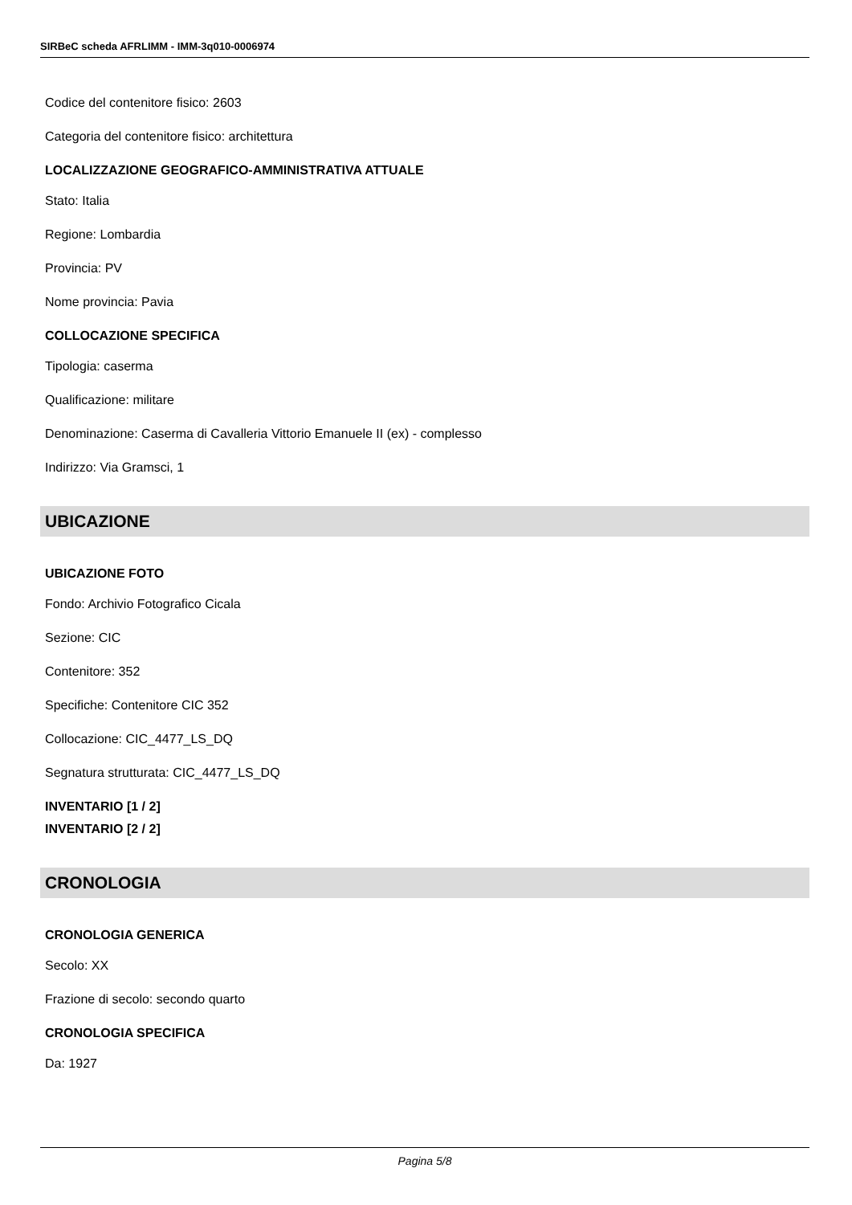SIRBeC scheda AFRLIMM - IMM-3q010-0006974
Codice del contenitore fisico: 2603
Categoria del contenitore fisico: architettura
LOCALIZZAZIONE GEOGRAFICO-AMMINISTRATIVA ATTUALE
Stato: Italia
Regione: Lombardia
Provincia: PV
Nome provincia: Pavia
COLLOCAZIONE SPECIFICA
Tipologia: caserma
Qualificazione: militare
Denominazione: Caserma di Cavalleria Vittorio Emanuele II (ex) - complesso
Indirizzo: Via Gramsci, 1
UBICAZIONE
UBICAZIONE FOTO
Fondo: Archivio Fotografico Cicala
Sezione: CIC
Contenitore: 352
Specifiche: Contenitore CIC 352
Collocazione: CIC_4477_LS_DQ
Segnatura strutturata: CIC_4477_LS_DQ
INVENTARIO [1 / 2]
INVENTARIO [2 / 2]
CRONOLOGIA
CRONOLOGIA GENERICA
Secolo: XX
Frazione di secolo: secondo quarto
CRONOLOGIA SPECIFICA
Da: 1927
Pagina 5/8